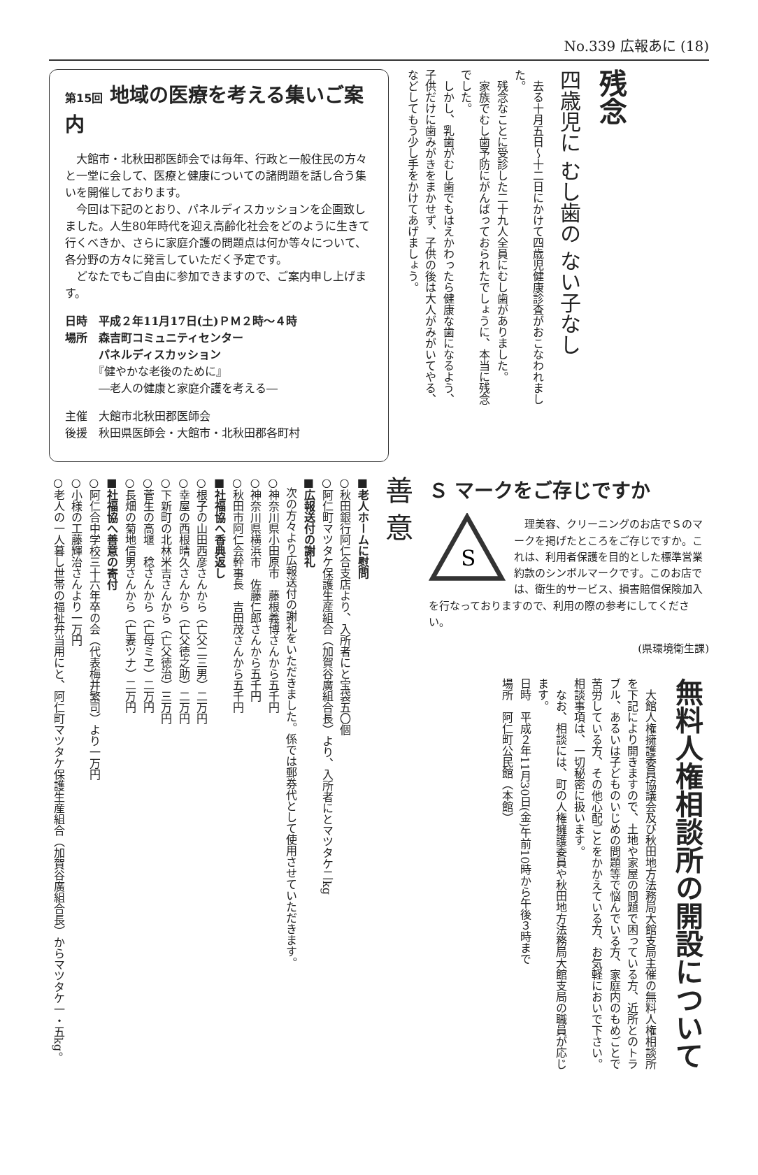No.339 広報あに (18)
第15回 地域の医療を考える集いご案内
　大館市・北秋田郡医師会では毎年、行政と一般住民の方々と一堂に会して、医療と健康についての諸問題を話し合う集いを開催しております。
　今回は下記のとおり、パネルディスカッションを企画致しました。人生80年時代を迎え高齢化社会をどのように生きて行くべきか、さらに家庭介護の問題点は何か等々について、各分野の方々に発言していただく予定です。
　どなたでもご自由に参加できますので、ご案内申し上げます。
日時　平成２年11月17日(土)ＰＭ２時～４時
場所　森吉町コミュニティセンター
　　　パネルディスカッション
　　　『健やかな老後のために』
　　　―老人の健康と家庭介護を考える―
主催　大館市北秋田郡医師会
後援　秋田県医師会・大館市・北秋田郡各町村
残念
四歳児に むし歯の ない子なし
　去る十月五日～十二日にかけて四歳児健康診査がおこなわれました。
　残念なことに受診した二十九人全員にむし歯がありました。
　家族でむし歯予防にがんばっておられたでしょうに、本当に残念でした。
　しかし、乳歯がむし歯でもはえかわったら健康な歯になるよう、子供だけに歯みがきをまかせず、子供の後は大人がみがいてやる、などしてもう少し手をかけてあげましょう。
Ｓ マークをご存じですか
S
　理美容、クリーニングのお店でＳのマークを掲げたところをご存じですか。これは、利用者保護を目的とした標準営業約款のシンボルマークです。このお店では、衛生的サービス、損害賠償保険加入を行なっておりますので、利用の際の参考にしてください。
(県環境衛生課)
無料人権相談所の開設について
　大館人権擁護委員協議会及び秋田地方法務局大館支局主催の無料人権相談所を下記により開きますので、土地や家屋の問題で困っている方、近所とのトラブル、あるいは子どものいじめの問題等で悩んでいる方、家庭内のもめごとで苦労している方、その他心配ごとをかかえている方、お気軽においで下さい。相談事項は、一切秘密に扱います。
　なお、相談には、町の人権擁護委員や秋田地方法務局大館支局の職員が応じます。
日時　平成２年11月30日(金)午前10時から午後３時まで
場所　阿仁町公民館（本館）
善 意
■老人ホームに慰問
○秋田銀行阿仁合支店より、入所者にと宝袋五〇個
○阿仁町マツタケ保護生産組合（加賀谷廣組合長）より、入所者にとマツタケ二kg
■広報送付の謝礼
　次の方々より広報送付の謝礼をいただきました。係では郵券代として使用させていただきます。
○神奈川県小田原市　藤根義博さんから五千円
○神奈川県横浜市　佐藤仁郎さんから五千円
○秋田市阿仁会幹事長　吉田茂さんから五千円
■社福協へ香典返し
○根子の山田西彦さんから（亡父二三男）二万円
○幸屋の西根晴久さんから（亡父徳之助）二万円
○下新町の北林米吉さんから（亡父徳治）三万円
○菅生の高堰　稔さんから（亡母ミヱ）二万円
○長畑の菊地信男さんから（亡妻ツナ）二万円
■社福協へ善意の寄付
○阿仁合中学校三十六年卒の会（代表梅井繁司）より一万円
○小様の工藤輝治さんより一万円
○老人の一人暮し世帯の福祉弁当用にと、阿仁町マツタケ保護生産組合（加賀谷廣組合長）からマツタケ一・五kg。